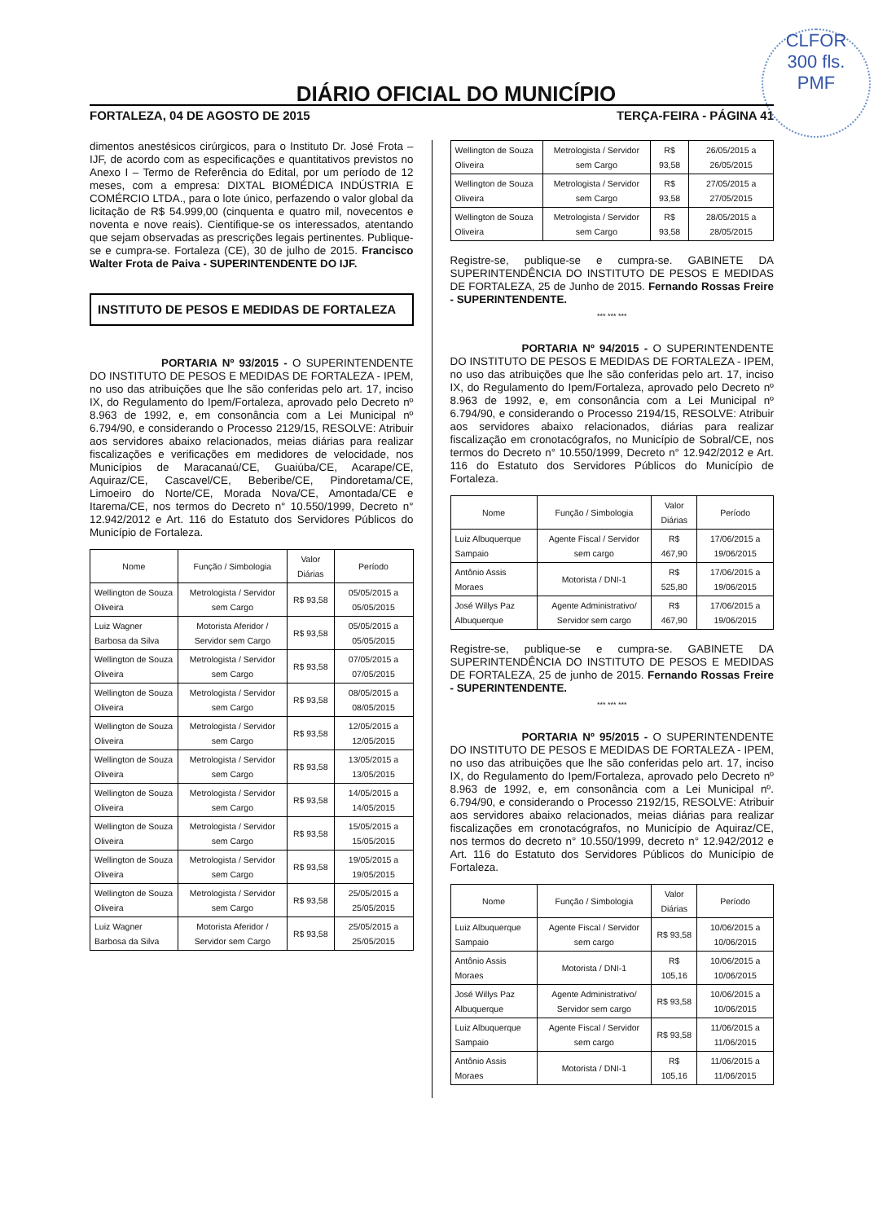CLFOR
300 fls.
PMF
DIÁRIO OFICIAL DO MUNICÍPIO
FORTALEZA, 04 DE AGOSTO DE 2015 TERÇA-FEIRA - PÁGINA 41
dimentos anestésicos cirúrgicos, para o Instituto Dr. José Frota – IJF, de acordo com as especificações e quantitativos previstos no Anexo I – Termo de Referência do Edital, por um período de 12 meses, com a empresa: DIXTAL BIOMÉDICA INDÚSTRIA E COMÉRCIO LTDA., para o lote único, perfazendo o valor global da licitação de R$ 54.999,00 (cinquenta e quatro mil, novecentos e noventa e nove reais). Cientifique-se os interessados, atentando que sejam observadas as prescrições legais pertinentes. Publique-se e cumpra-se. Fortaleza (CE), 30 de julho de 2015. Francisco Walter Frota de Paiva - SUPERINTENDENTE DO IJF.
INSTITUTO DE PESOS E MEDIDAS DE FORTALEZA
PORTARIA Nº 93/2015 - O SUPERINTENDENTE DO INSTITUTO DE PESOS E MEDIDAS DE FORTALEZA - IPEM, no uso das atribuições que lhe são conferidas pelo art. 17, inciso IX, do Regulamento do Ipem/Fortaleza, aprovado pelo Decreto nº 8.963 de 1992, e, em consonância com a Lei Municipal nº 6.794/90, e considerando o Processo 2129/15, RESOLVE: Atribuir aos servidores abaixo relacionados, meias diárias para realizar fiscalizações e verificações em medidores de velocidade, nos Municípios de Maracanaú/CE, Guaiúba/CE, Acarape/CE, Aquiraz/CE, Cascavel/CE, Beberibe/CE, Pindoretama/CE, Limoeiro do Norte/CE, Morada Nova/CE, Amontada/CE e Itarema/CE, nos termos do Decreto n° 10.550/1999, Decreto n° 12.942/2012 e Art. 116 do Estatuto dos Servidores Públicos do Município de Fortaleza.
| Nome | Função / Simbologia | Valor Diárias | Período |
| --- | --- | --- | --- |
| Wellington de Souza Oliveira | Metrologista / Servidor sem Cargo | R$ 93,58 | 05/05/2015 a 05/05/2015 |
| Luiz Wagner Barbosa da Silva | Motorista Aferidor / Servidor sem Cargo | R$ 93,58 | 05/05/2015 a 05/05/2015 |
| Wellington de Souza Oliveira | Metrologista / Servidor sem Cargo | R$ 93,58 | 07/05/2015 a 07/05/2015 |
| Wellington de Souza Oliveira | Metrologista / Servidor sem Cargo | R$ 93,58 | 08/05/2015 a 08/05/2015 |
| Wellington de Souza Oliveira | Metrologista / Servidor sem Cargo | R$ 93,58 | 12/05/2015 a 12/05/2015 |
| Wellington de Souza Oliveira | Metrologista / Servidor sem Cargo | R$ 93,58 | 13/05/2015 a 13/05/2015 |
| Wellington de Souza Oliveira | Metrologista / Servidor sem Cargo | R$ 93,58 | 14/05/2015 a 14/05/2015 |
| Wellington de Souza Oliveira | Metrologista / Servidor sem Cargo | R$ 93,58 | 15/05/2015 a 15/05/2015 |
| Wellington de Souza Oliveira | Metrologista / Servidor sem Cargo | R$ 93,58 | 19/05/2015 a 19/05/2015 |
| Wellington de Souza Oliveira | Metrologista / Servidor sem Cargo | R$ 93,58 | 25/05/2015 a 25/05/2015 |
| Luiz Wagner Barbosa da Silva | Motorista Aferidor / Servidor sem Cargo | R$ 93,58 | 25/05/2015 a 25/05/2015 |
| Wellington de Souza Oliveira | Metrologista / Servidor sem Cargo | R$ 93,58 | 26/05/2015 a 26/05/2015 |
| Wellington de Souza Oliveira | Metrologista / Servidor sem Cargo | R$ 93,58 | 27/05/2015 a 27/05/2015 |
| Wellington de Souza Oliveira | Metrologista / Servidor sem Cargo | R$ 93,58 | 28/05/2015 a 28/05/2015 |
Registre-se, publique-se e cumpra-se. GABINETE DA SUPERINTENDÊNCIA DO INSTITUTO DE PESOS E MEDIDAS DE FORTALEZA, 25 de Junho de 2015. Fernando Rossas Freire - SUPERINTENDENTE.
*** *** ***
PORTARIA Nº 94/2015 - O SUPERINTENDENTE DO INSTITUTO DE PESOS E MEDIDAS DE FORTALEZA - IPEM, no uso das atribuições que lhe são conferidas pelo art. 17, inciso IX, do Regulamento do Ipem/Fortaleza, aprovado pelo Decreto nº 8.963 de 1992, e, em consonância com a Lei Municipal nº 6.794/90, e considerando o Processo 2194/15, RESOLVE: Atribuir aos servidores abaixo relacionados, diárias para realizar fiscalização em cronotacógrafos, no Município de Sobral/CE, nos termos do Decreto n° 10.550/1999, Decreto n° 12.942/2012 e Art. 116 do Estatuto dos Servidores Públicos do Município de Fortaleza.
| Nome | Função / Simbologia | Valor Diárias | Período |
| --- | --- | --- | --- |
| Luiz Albuquerque Sampaio | Agente Fiscal / Servidor sem cargo | R$ 467,90 | 17/06/2015 a 19/06/2015 |
| Antônio Assis Moraes | Motorista / DNI-1 | R$ 525,80 | 17/06/2015 a 19/06/2015 |
| José Willys Paz Albuquerque | Agente Administrativo/ Servidor sem cargo | R$ 467,90 | 17/06/2015 a 19/06/2015 |
Registre-se, publique-se e cumpra-se. GABINETE DA SUPERINTENDÊNCIA DO INSTITUTO DE PESOS E MEDIDAS DE FORTALEZA, 25 de junho de 2015. Fernando Rossas Freire - SUPERINTENDENTE.
*** *** ***
PORTARIA Nº 95/2015 - O SUPERINTENDENTE DO INSTITUTO DE PESOS E MEDIDAS DE FORTALEZA - IPEM, no uso das atribuições que lhe são conferidas pelo art. 17, inciso IX, do Regulamento do Ipem/Fortaleza, aprovado pelo Decreto nº 8.963 de 1992, e, em consonância com a Lei Municipal nº. 6.794/90, e considerando o Processo 2192/15, RESOLVE: Atribuir aos servidores abaixo relacionados, meias diárias para realizar fiscalizações em cronotacógrafos, no Município de Aquiraz/CE, nos termos do decreto n° 10.550/1999, decreto n° 12.942/2012 e Art. 116 do Estatuto dos Servidores Públicos do Município de Fortaleza.
| Nome | Função / Simbologia | Valor Diárias | Período |
| --- | --- | --- | --- |
| Luiz Albuquerque Sampaio | Agente Fiscal / Servidor sem cargo | R$ 93,58 | 10/06/2015 a 10/06/2015 |
| Antônio Assis Moraes | Motorista / DNI-1 | R$ 105,16 | 10/06/2015 a 10/06/2015 |
| José Willys Paz Albuquerque | Agente Administrativo/ Servidor sem cargo | R$ 93,58 | 10/06/2015 a 10/06/2015 |
| Luiz Albuquerque Sampaio | Agente Fiscal / Servidor sem cargo | R$ 93,58 | 11/06/2015 a 11/06/2015 |
| Antônio Assis Moraes | Motorista / DNI-1 | R$ 105,16 | 11/06/2015 a 11/06/2015 |